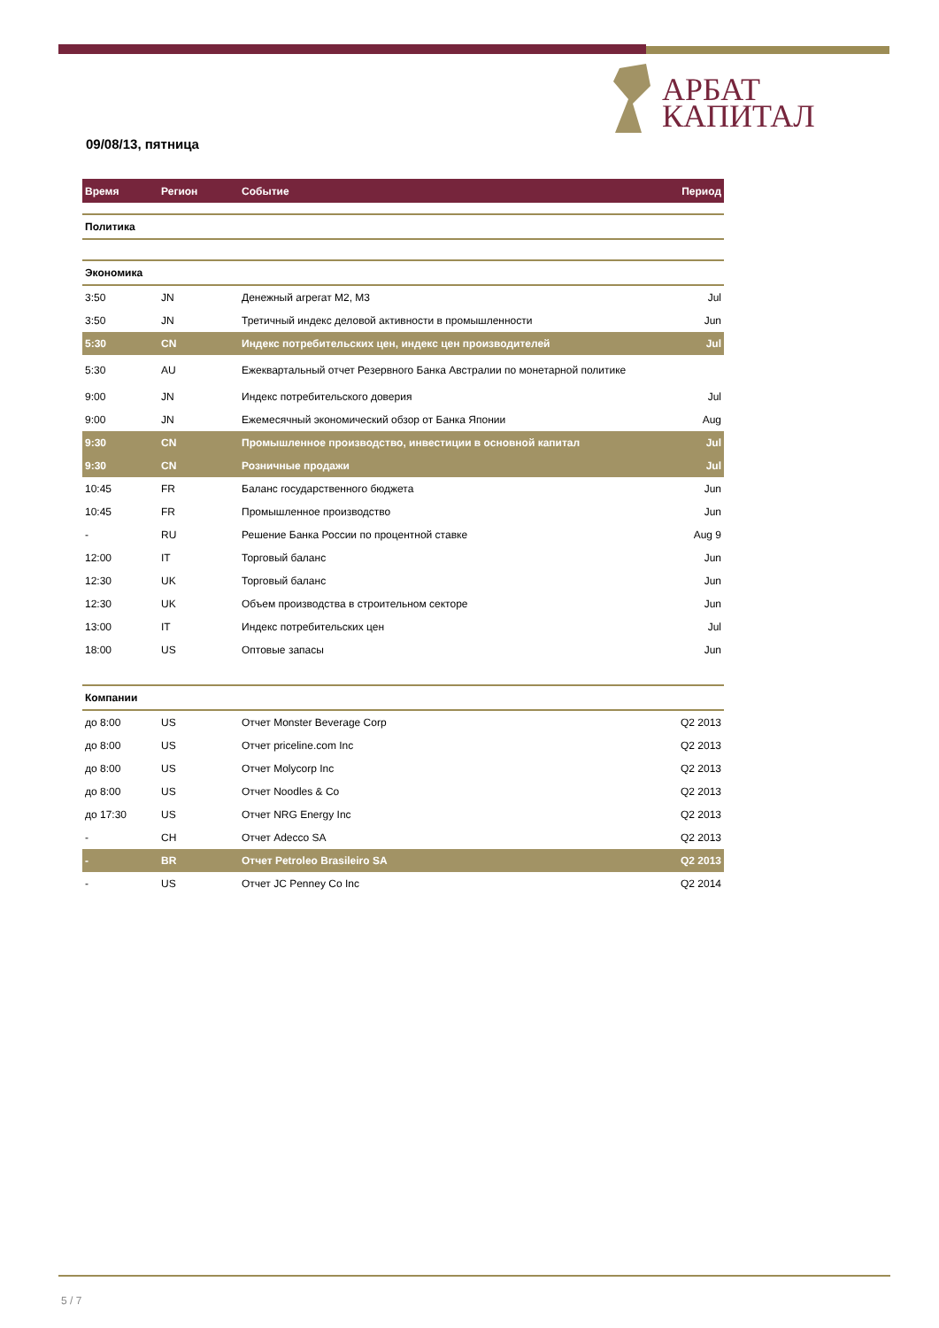АРБАТ
КАПИТАЛ
09/08/13, пятница
| Время | Регион | Событие | Период |
| --- | --- | --- | --- |
| Политика | | | |
| Экономика | | | |
| 3:50 | JN | Денежный агрегат M2, M3 | Jul |
| 3:50 | JN | Третичный индекс деловой активности в промышленности | Jun |
| 5:30 | CN | Индекс потребительских цен, индекс цен производителей | Jul |
| 5:30 | AU | Ежеквартальный отчет Резервного Банка Австралии по монетарной политике | |
| 9:00 | JN | Индекс потребительского доверия | Jul |
| 9:00 | JN | Ежемесячный экономический обзор от Банка Японии | Aug |
| 9:30 | CN | Промышленное производство, инвестиции в основной капитал | Jul |
| 9:30 | CN | Розничные продажи | Jul |
| 10:45 | FR | Баланс государственного бюджета | Jun |
| 10:45 | FR | Промышленное производство | Jun |
| - | RU | Решение Банка России по процентной ставке | Aug 9 |
| 12:00 | IT | Торговый баланс | Jun |
| 12:30 | UK | Торговый баланс | Jun |
| 12:30 | UK | Объем производства в строительном секторе | Jun |
| 13:00 | IT | Индекс потребительских цен | Jul |
| 18:00 | US | Оптовые запасы | Jun |
| Компании | | | |
| до 8:00 | US | Отчет Monster Beverage Corp | Q2 2013 |
| до 8:00 | US | Отчет priceline.com Inc | Q2 2013 |
| до 8:00 | US | Отчет Molycorp Inc | Q2 2013 |
| до 8:00 | US | Отчет Noodles & Co | Q2 2013 |
| до 17:30 | US | Отчет NRG Energy Inc | Q2 2013 |
| - | CH | Отчет Adecco SA | Q2 2013 |
| - | BR | Отчет Petroleo Brasileiro SA | Q2 2013 |
| - | US | Отчет JC Penney Co Inc | Q2 2014 |
5 / 7